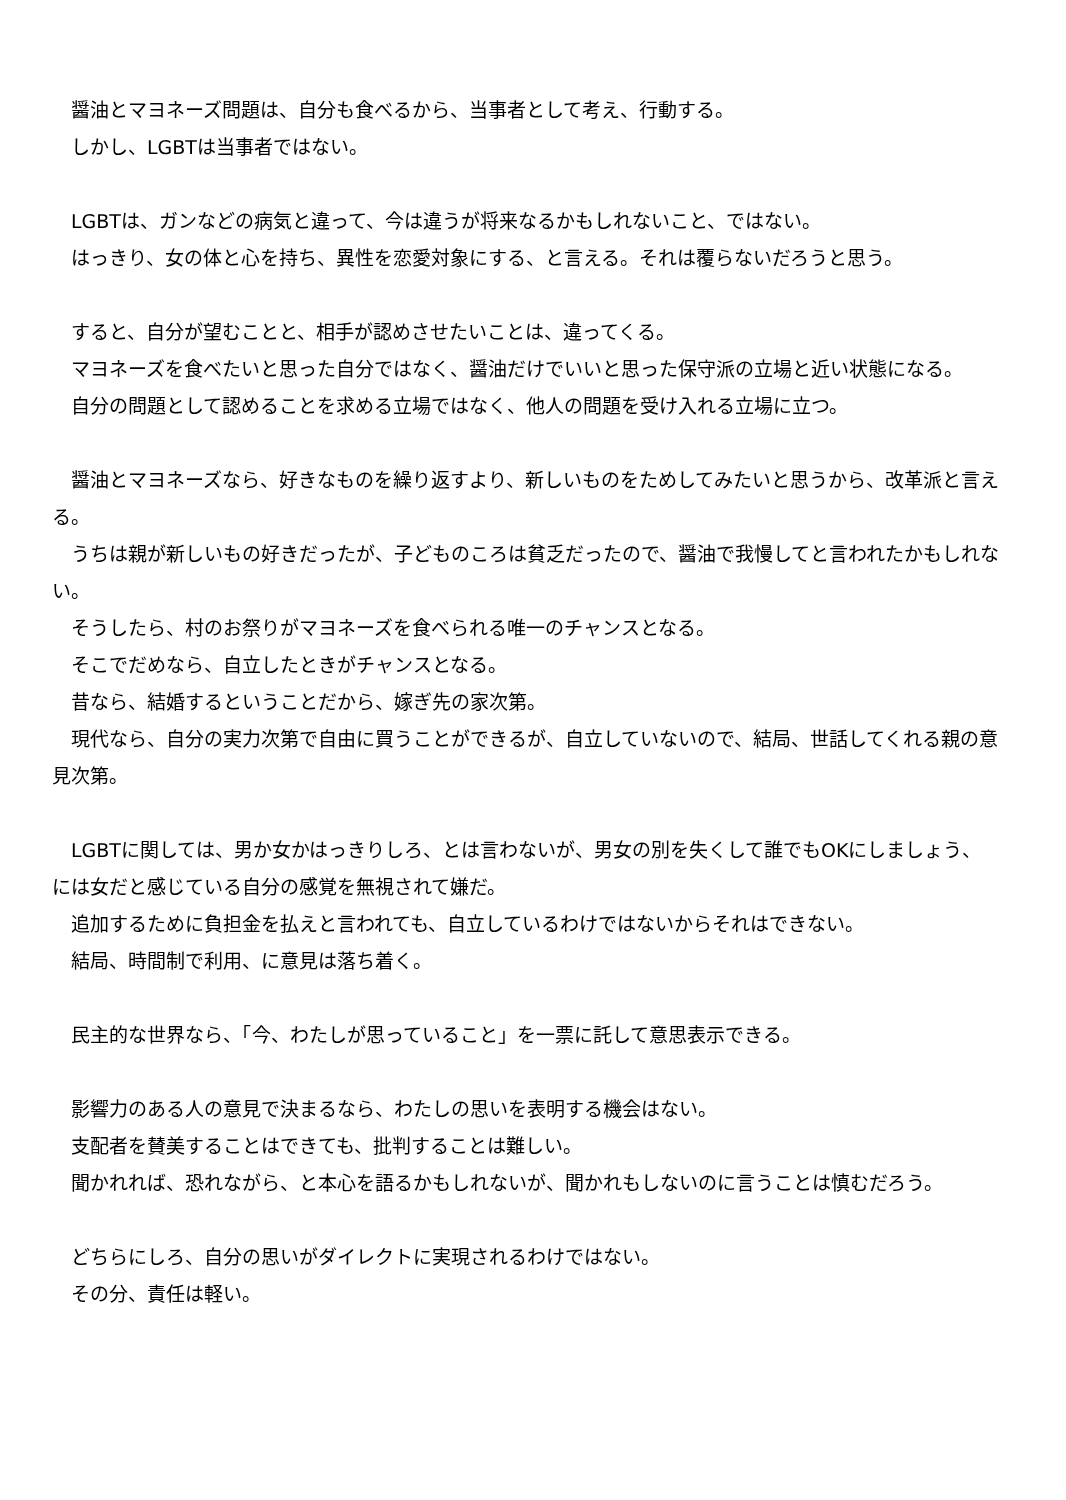醤油とマヨネーズ問題は、自分も食べるから、当事者として考え、行動する。
　しかし、LGBTは当事者ではない。
　LGBTは、ガンなどの病気と違って、今は違うが将来なるかもしれないこと、ではない。
　はっきり、女の体と心を持ち、異性を恋愛対象にする、と言える。それは覆らないだろうと思う。
　すると、自分が望むことと、相手が認めさせたいことは、違ってくる。
　マヨネーズを食べたいと思った自分ではなく、醤油だけでいいと思った保守派の立場と近い状態になる。
　自分の問題として認めることを求める立場ではなく、他人の問題を受け入れる立場に立つ。
　醤油とマヨネーズなら、好きなものを繰り返すより、新しいものをためしてみたいと思うから、改革派と言える。
　うちは親が新しいもの好きだったが、子どものころは貧乏だったので、醤油で我慢してと言われたかもしれない。
　そうしたら、村のお祭りがマヨネーズを食べられる唯一のチャンスとなる。
　そこでだめなら、自立したときがチャンスとなる。
　昔なら、結婚するということだから、嫁ぎ先の家次第。
　現代なら、自分の実力次第で自由に買うことができるが、自立していないので、結局、世話してくれる親の意見次第。
　LGBTに関しては、男か女かはっきりしろ、とは言わないが、男女の別を失くして誰でもOKにしましょう、には女だと感じている自分の感覚を無視されて嫌だ。
　追加するために負担金を払えと言われても、自立しているわけではないからそれはできない。
　結局、時間制で利用、に意見は落ち着く。
　民主的な世界なら、「今、わたしが思っていること」を一票に託して意思表示できる。
　影響力のある人の意見で決まるなら、わたしの思いを表明する機会はない。
　支配者を賛美することはできても、批判することは難しい。
　聞かれれば、恐れながら、と本心を語るかもしれないが、聞かれもしないのに言うことは慎むだろう。
　どちらにしろ、自分の思いがダイレクトに実現されるわけではない。
　その分、責任は軽い。